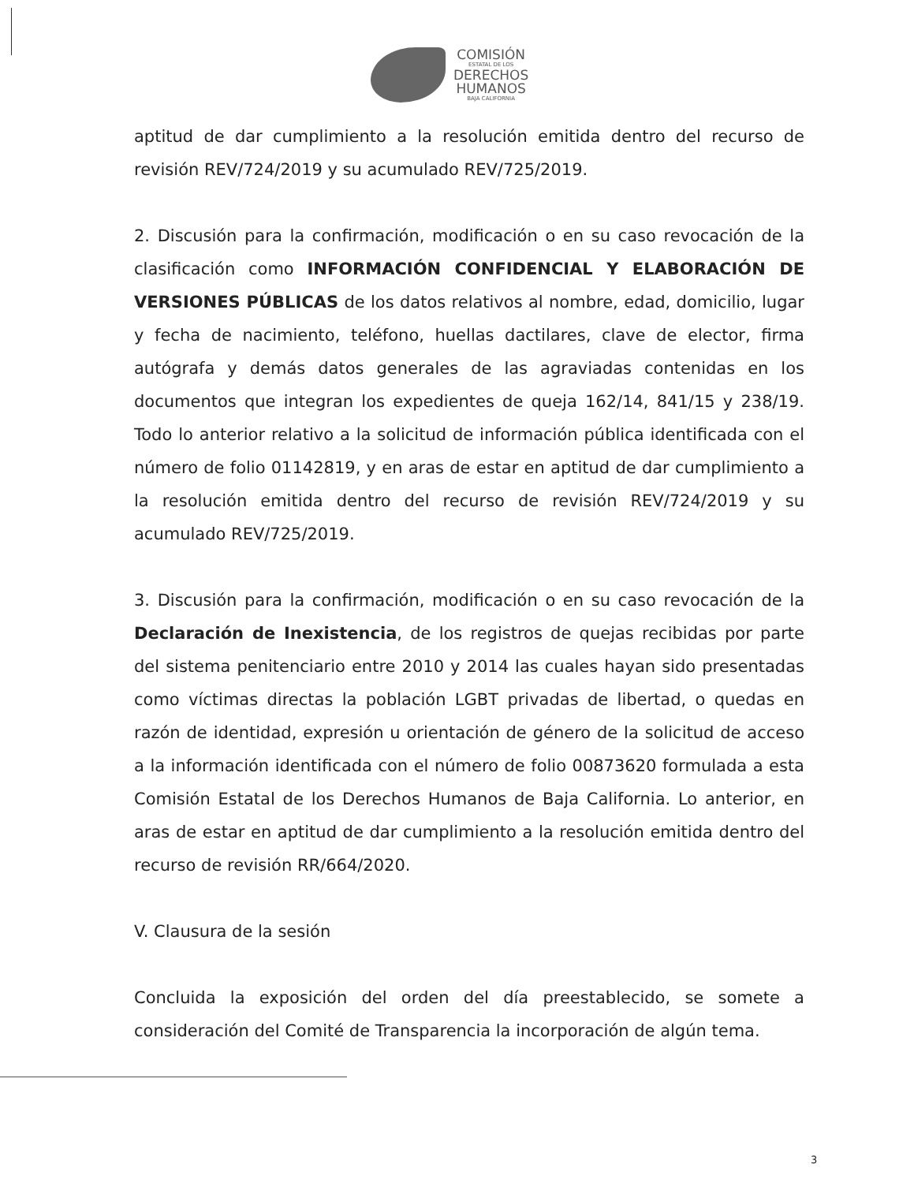COMISIÓN
ESTATAL DE LOS
DERECHOS
HUMANOS
BAJA CALIFORNIA
aptitud de dar cumplimiento a la resolución emitida dentro del recurso de revisión REV/724/2019 y su acumulado REV/725/2019.
2. Discusión para la confirmación, modificación o en su caso revocación de la clasificación como INFORMACIÓN CONFIDENCIAL Y ELABORACIÓN DE VERSIONES PÚBLICAS de los datos relativos al nombre, edad, domicilio, lugar y fecha de nacimiento, teléfono, huellas dactilares, clave de elector, firma autógrafa y demás datos generales de las agraviadas contenidas en los documentos que integran los expedientes de queja 162/14, 841/15 y 238/19. Todo lo anterior relativo a la solicitud de información pública identificada con el número de folio 01142819, y en aras de estar en aptitud de dar cumplimiento a la resolución emitida dentro del recurso de revisión REV/724/2019 y su acumulado REV/725/2019.
3. Discusión para la confirmación, modificación o en su caso revocación de la Declaración de Inexistencia, de los registros de quejas recibidas por parte del sistema penitenciario entre 2010 y 2014 las cuales hayan sido presentadas como víctimas directas la población LGBT privadas de libertad, o quedas en razón de identidad, expresión u orientación de género de la solicitud de acceso a la información identificada con el número de folio 00873620 formulada a esta Comisión Estatal de los Derechos Humanos de Baja California. Lo anterior, en aras de estar en aptitud de dar cumplimiento a la resolución emitida dentro del recurso de revisión RR/664/2020.
V. Clausura de la sesión
Concluida la exposición del orden del día preestablecido, se somete a consideración del Comité de Transparencia la incorporación de algún tema.
3